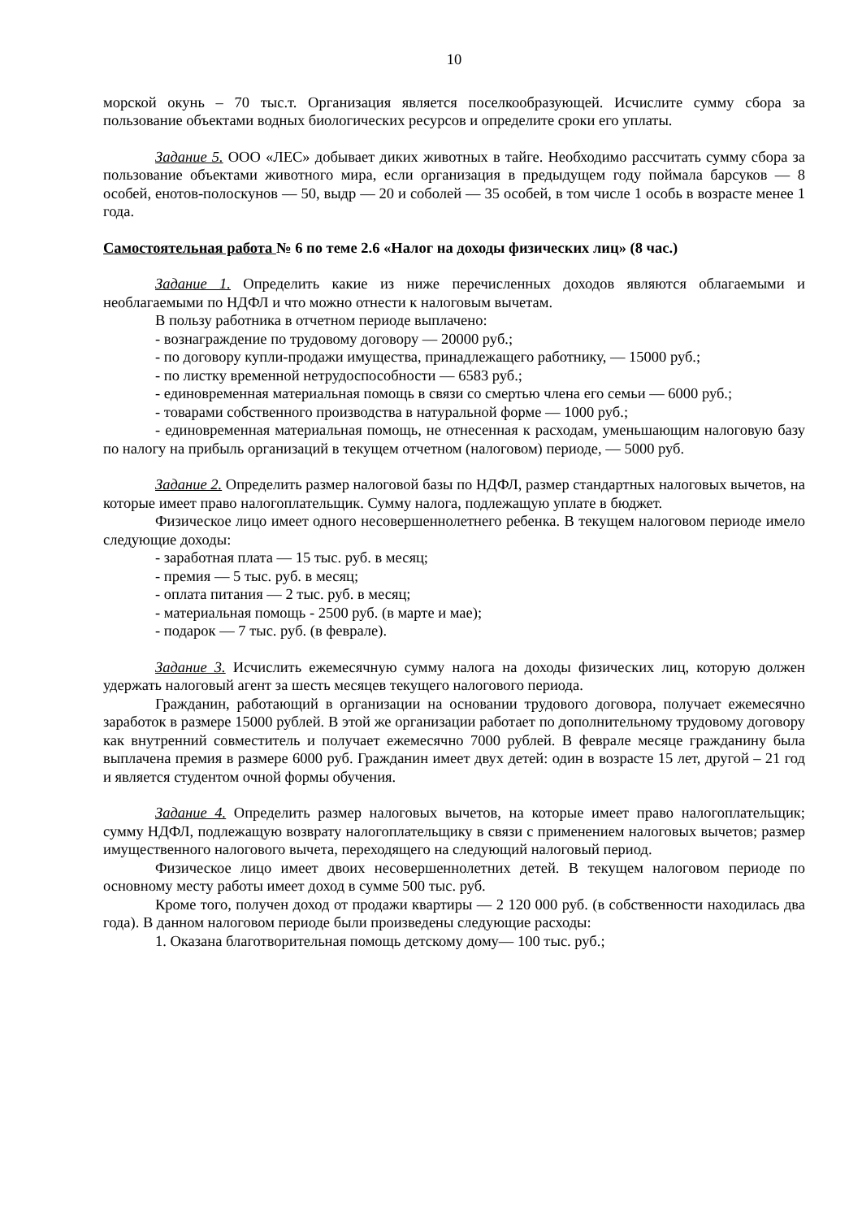10
морской окунь – 70 тыс.т. Организация является поселкообразующей. Исчислите сумму сбора за пользование объектами водных биологических ресурсов и определите сроки его уплаты.
Задание 5. ООО «ЛЕС» добывает диких животных в тайге. Необходимо рассчитать сумму сбора за пользование объектами животного мира, если организация в предыдущем году поймала барсуков — 8 особей, енотов-полоскунов — 50, выдр — 20 и соболей — 35 особей, в том числе 1 особь в возрасте менее 1 года.
Самостоятельная работа № 6 по теме 2.6 «Налог на доходы физических лиц» (8 час.)
Задание 1. Определить какие из ниже перечисленных доходов являются облагаемыми и необлагаемыми по НДФЛ и что можно отнести к налоговым вычетам.
В пользу работника в отчетном периоде выплачено:
- вознаграждение по трудовому договору — 20000 руб.;
- по договору купли-продажи имущества, принадлежащего работнику, — 15000 руб.;
- по листку временной нетрудоспособности — 6583 руб.;
- единовременная материальная помощь в связи со смертью члена его семьи — 6000 руб.;
- товарами собственного производства в натуральной форме — 1000 руб.;
- единовременная материальная помощь, не отнесенная к расходам, уменьшающим налоговую базу по налогу на прибыль организаций в текущем отчетном (налоговом) периоде, — 5000 руб.
Задание 2. Определить размер налоговой базы по НДФЛ, размер стандартных налоговых вычетов, на которые имеет право налогоплательщик. Сумму налога, подлежащую уплате в бюджет.
Физическое лицо имеет одного несовершеннолетнего ребенка. В текущем налоговом периоде имело следующие доходы:
- заработная плата — 15 тыс. руб. в месяц;
- премия — 5 тыс. руб. в месяц;
- оплата питания — 2 тыс. руб. в месяц;
- материальная помощь - 2500 руб. (в марте и мае);
- подарок — 7 тыс. руб. (в феврале).
Задание 3. Исчислить ежемесячную сумму налога на доходы физических лиц, которую должен удержать налоговый агент за шесть месяцев текущего налогового периода.
Гражданин, работающий в организации на основании трудового договора, получает ежемесячно заработок в размере 15000 рублей. В этой же организации работает по дополнительному трудовому договору как внутренний совместитель и получает ежемесячно 7000 рублей. В феврале месяце гражданину была выплачена премия в размере 6000 руб. Гражданин имеет двух детей: один в возрасте 15 лет, другой – 21 год и является студентом очной формы обучения.
Задание 4. Определить размер налоговых вычетов, на которые имеет право налогоплательщик; сумму НДФЛ, подлежащую возврату налогоплательщику в связи с применением налоговых вычетов; размер имущественного налогового вычета, переходящего на следующий налоговый период.
Физическое лицо имеет двоих несовершеннолетних детей. В текущем налоговом периоде по основному месту работы имеет доход в сумме 500 тыс. руб.
Кроме того, получен доход от продажи квартиры — 2 120 000 руб. (в собственности находилась два года). В данном налоговом периоде были произведены следующие расходы:
1. Оказана благотворительная помощь детскому дому— 100 тыс. руб.;